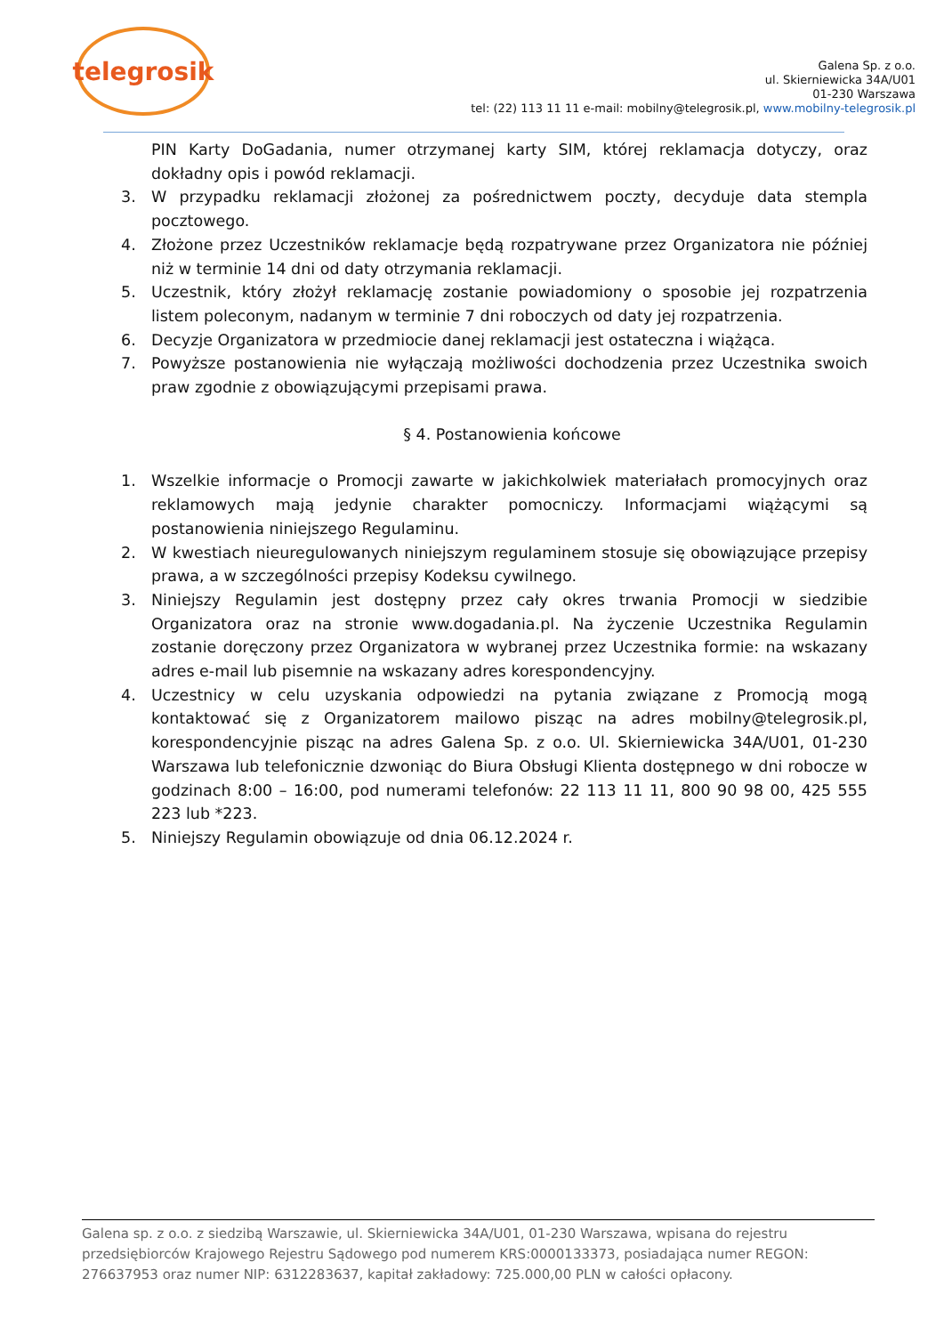telegrosik
Galena Sp. z o.o.
ul. Skierniewicka 34A/U01
01-230 Warszawa
tel: (22) 113 11 11 e-mail: mobilny@telegrosik.pl, www.mobilny-telegrosik.pl
PIN Karty DoGadania, numer otrzymanej karty SIM, której reklamacja dotyczy, oraz dokładny opis i powód reklamacji.
3. W przypadku reklamacji złożonej za pośrednictwem poczty, decyduje data stempla pocztowego.
4. Złożone przez Uczestników reklamacje będą rozpatrywane przez Organizatora nie później niż w terminie 14 dni od daty otrzymania reklamacji.
5. Uczestnik, który złożył reklamację zostanie powiadomiony o sposobie jej rozpatrzenia listem poleconym, nadanym w terminie 7 dni roboczych od daty jej rozpatrzenia.
6. Decyzje Organizatora w przedmiocie danej reklamacji jest ostateczna i wiążąca.
7. Powyższe postanowienia nie wyłączają możliwości dochodzenia przez Uczestnika swoich praw zgodnie z obowiązującymi przepisami prawa.
§ 4. Postanowienia końcowe
1. Wszelkie informacje o Promocji zawarte w jakichkolwiek materiałach promocyjnych oraz reklamowych mają jedynie charakter pomocniczy. Informacjami wiążącymi są postanowienia niniejszego Regulaminu.
2. W kwestiach nieuregulowanych niniejszym regulaminem stosuje się obowiązujące przepisy prawa, a w szczególności przepisy Kodeksu cywilnego.
3. Niniejszy Regulamin jest dostępny przez cały okres trwania Promocji w siedzibie Organizatora oraz na stronie www.dogadania.pl. Na życzenie Uczestnika Regulamin zostanie doręczony przez Organizatora w wybranej przez Uczestnika formie: na wskazany adres e-mail lub pisemnie na wskazany adres korespondencyjny.
4. Uczestnicy w celu uzyskania odpowiedzi na pytania związane z Promocją mogą kontaktować się z Organizatorem mailowo pisząc na adres mobilny@telegrosik.pl, korespondencyjnie pisząc na adres Galena Sp. z o.o. Ul. Skierniewicka 34A/U01, 01-230 Warszawa lub telefonicznie dzwoniąc do Biura Obsługi Klienta dostępnego w dni robocze w godzinach 8:00 – 16:00, pod numerami telefonów: 22 113 11 11, 800 90 98 00, 425 555 223 lub *223.
5. Niniejszy Regulamin obowiązuje od dnia 06.12.2024 r.
Galena sp. z o.o. z siedzibą Warszawie, ul. Skierniewicka 34A/U01, 01-230 Warszawa, wpisana do rejestru przedsiębiorców Krajowego Rejestru Sądowego pod numerem KRS:0000133373, posiadająca numer REGON: 276637953 oraz numer NIP: 6312283637, kapitał zakładowy: 725.000,00 PLN w całości opłacony.